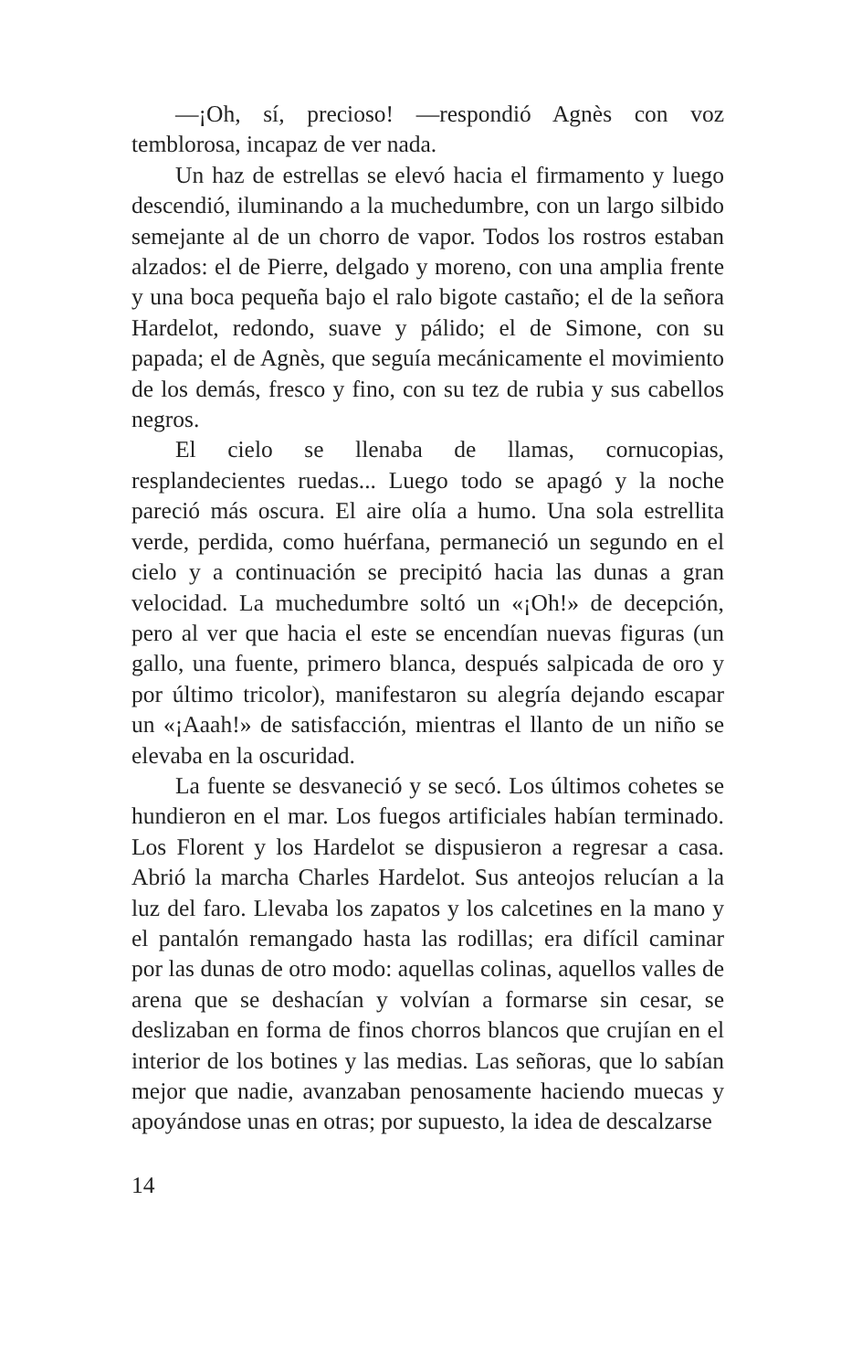—¡Oh, sí, precioso! —respondió Agnès con voz temblorosa, incapaz de ver nada.
Un haz de estrellas se elevó hacia el firmamento y luego descendió, iluminando a la muchedumbre, con un largo silbido semejante al de un chorro de vapor. Todos los rostros estaban alzados: el de Pierre, delgado y moreno, con una amplia frente y una boca pequeña bajo el ralo bigote castaño; el de la señora Hardelot, redondo, suave y pálido; el de Simone, con su papada; el de Agnès, que seguía mecánicamente el movimiento de los demás, fresco y fino, con su tez de rubia y sus cabellos negros.
El cielo se llenaba de llamas, cornucopias, resplandecientes ruedas... Luego todo se apagó y la noche pareció más oscura. El aire olía a humo. Una sola estrellita verde, perdida, como huérfana, permaneció un segundo en el cielo y a continuación se precipitó hacia las dunas a gran velocidad. La muchedumbre soltó un «¡Oh!» de decepción, pero al ver que hacia el este se encendían nuevas figuras (un gallo, una fuente, primero blanca, después salpicada de oro y por último tricolor), manifestaron su alegría dejando escapar un «¡Aaah!» de satisfacción, mientras el llanto de un niño se elevaba en la oscuridad.
La fuente se desvaneció y se secó. Los últimos cohetes se hundieron en el mar. Los fuegos artificiales habían terminado. Los Florent y los Hardelot se dispusieron a regresar a casa. Abrió la marcha Charles Hardelot. Sus anteojos relucían a la luz del faro. Llevaba los zapatos y los calcetines en la mano y el pantalón remangado hasta las rodillas; era difícil caminar por las dunas de otro modo: aquellas colinas, aquellos valles de arena que se deshacían y volvían a formarse sin cesar, se deslizaban en forma de finos chorros blancos que crujían en el interior de los botines y las medias. Las señoras, que lo sabían mejor que nadie, avanzaban penosamente haciendo muecas y apoyándose unas en otras; por supuesto, la idea de descalzarse
14